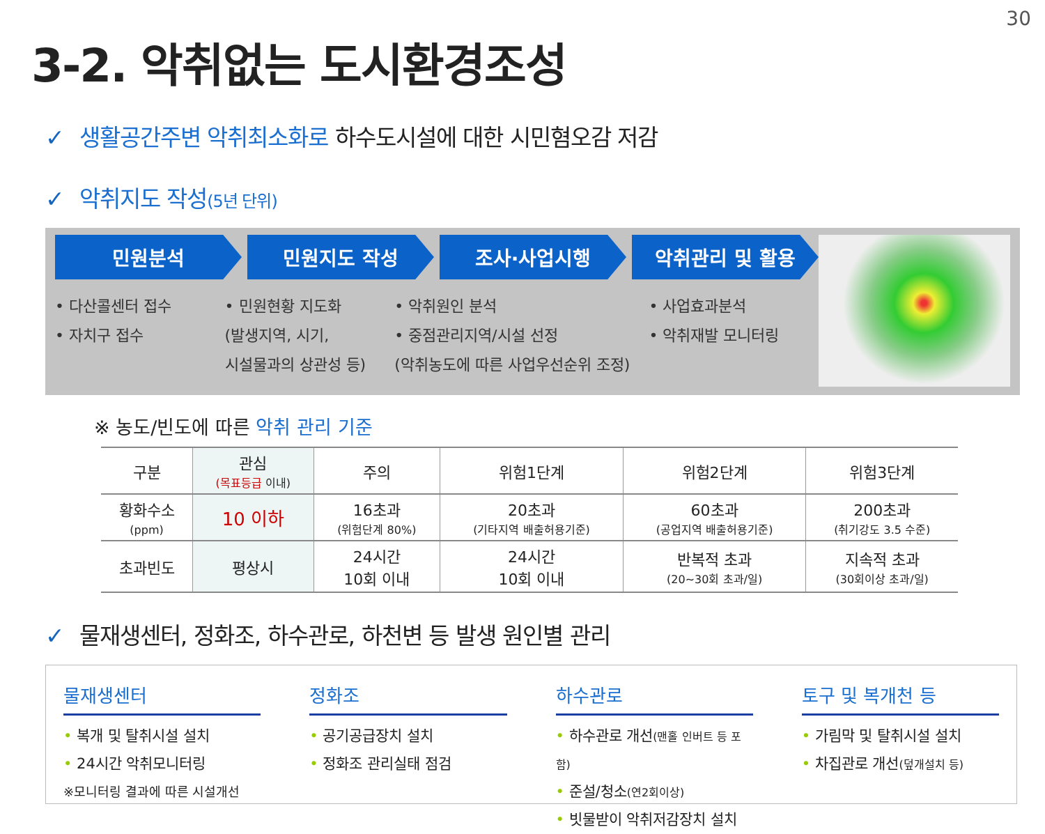30
3-2. 악취없는 도시환경조성
✓ 생활공간주변 악취최소화로 하수도시설에 대한 시민혐오감 저감
✓ 악취지도 작성(5년 단위)
민원분석 민원지도 작성 조사·사업시행 악취관리 및 활용
• 다산콜센터 접수
• 자치구 접수
• 민원현황 지도화
(발생지역, 시기,
시설물과의 상관성 등)
• 악취원인 분석
• 중점관리지역/시설 선정
(악취농도에 따른 사업우선순위 조정)
• 사업효과분석
• 악취재발 모니터링
※ 농도/빈도에 따른 악취 관리 기준
| 구분 | 관심 (목표등급 이내) | 주의 | 위험1단계 | 위험2단계 | 위험3단계 |
| --- | --- | --- | --- | --- | --- |
| 황화수소 (ppm) | 10 이하 | 16초과 (위험단계 80%) | 20초과 (기타지역 배출허용기준) | 60초과 (공업지역 배출허용기준) | 200초과 (취기강도 3.5 수준) |
| 초과빈도 | 평상시 | 24시간 10회 이내 | 24시간 10회 이내 | 반복적 초과 (20~30회 초과/일) | 지속적 초과 (30회이상 초과/일) |
✓ 물재생센터, 정화조, 하수관로, 하천변 등 발생 원인별 관리
물재생센터
• 복개 및 탈취시설 설치
• 24시간 악취모니터링
※모니터링 결과에 따른 시설개선
정화조
• 공기공급장치 설치
• 정화조 관리실태 점검
하수관로
• 하수관로 개선(맨홀 인버트 등 포함)
• 준설/청소(연2회이상)
• 빗물받이 악취저감장치 설치
토구 및 복개천 등
• 가림막 및 탈취시설 설치
• 차집관로 개선(덮개설치 등)